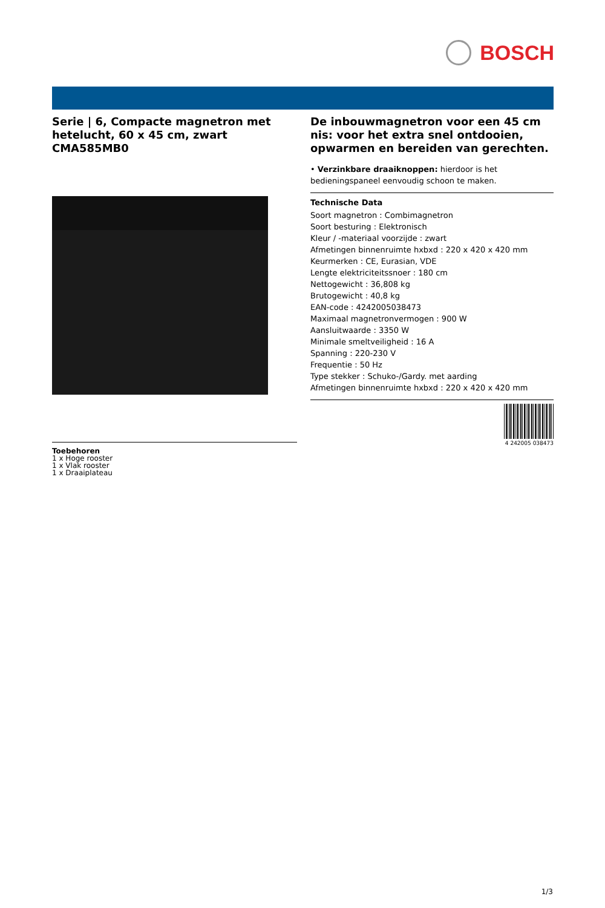BOSCH
Serie | 6, Compacte magnetron met hetelucht, 60 x 45 cm, zwart CMA585MB0
Toebehoren
1 x Hoge rooster
1 x Vlak rooster
1 x Draaiplateau
De inbouwmagnetron voor een 45 cm nis: voor het extra snel ontdooien, opwarmen en bereiden van gerechten.
• Verzinkbare draaiknoppen: hierdoor is het bedieningspaneel eenvoudig schoon te maken.
Technische Data
Soort magnetron : Combimagnetron
Soort besturing : Elektronisch
Kleur / -materiaal voorzijde : zwart
Afmetingen binnenruimte hxbxd : 220 x 420 x 420 mm
Keurmerken : CE, Eurasian, VDE
Lengte elektriciteitssnoer : 180 cm
Nettogewicht : 36,808 kg
Brutogewicht : 40,8 kg
EAN-code : 4242005038473
Maximaal magnetronvermogen : 900 W
Aansluitwaarde : 3350 W
Minimale smeltveiligheid : 16 A
Spanning : 220-230 V
Frequentie : 50 Hz
Type stekker : Schuko-/Gardy. met aarding
Afmetingen binnenruimte hxbxd : 220 x 420 x 420 mm
4 242005 038473
1/3